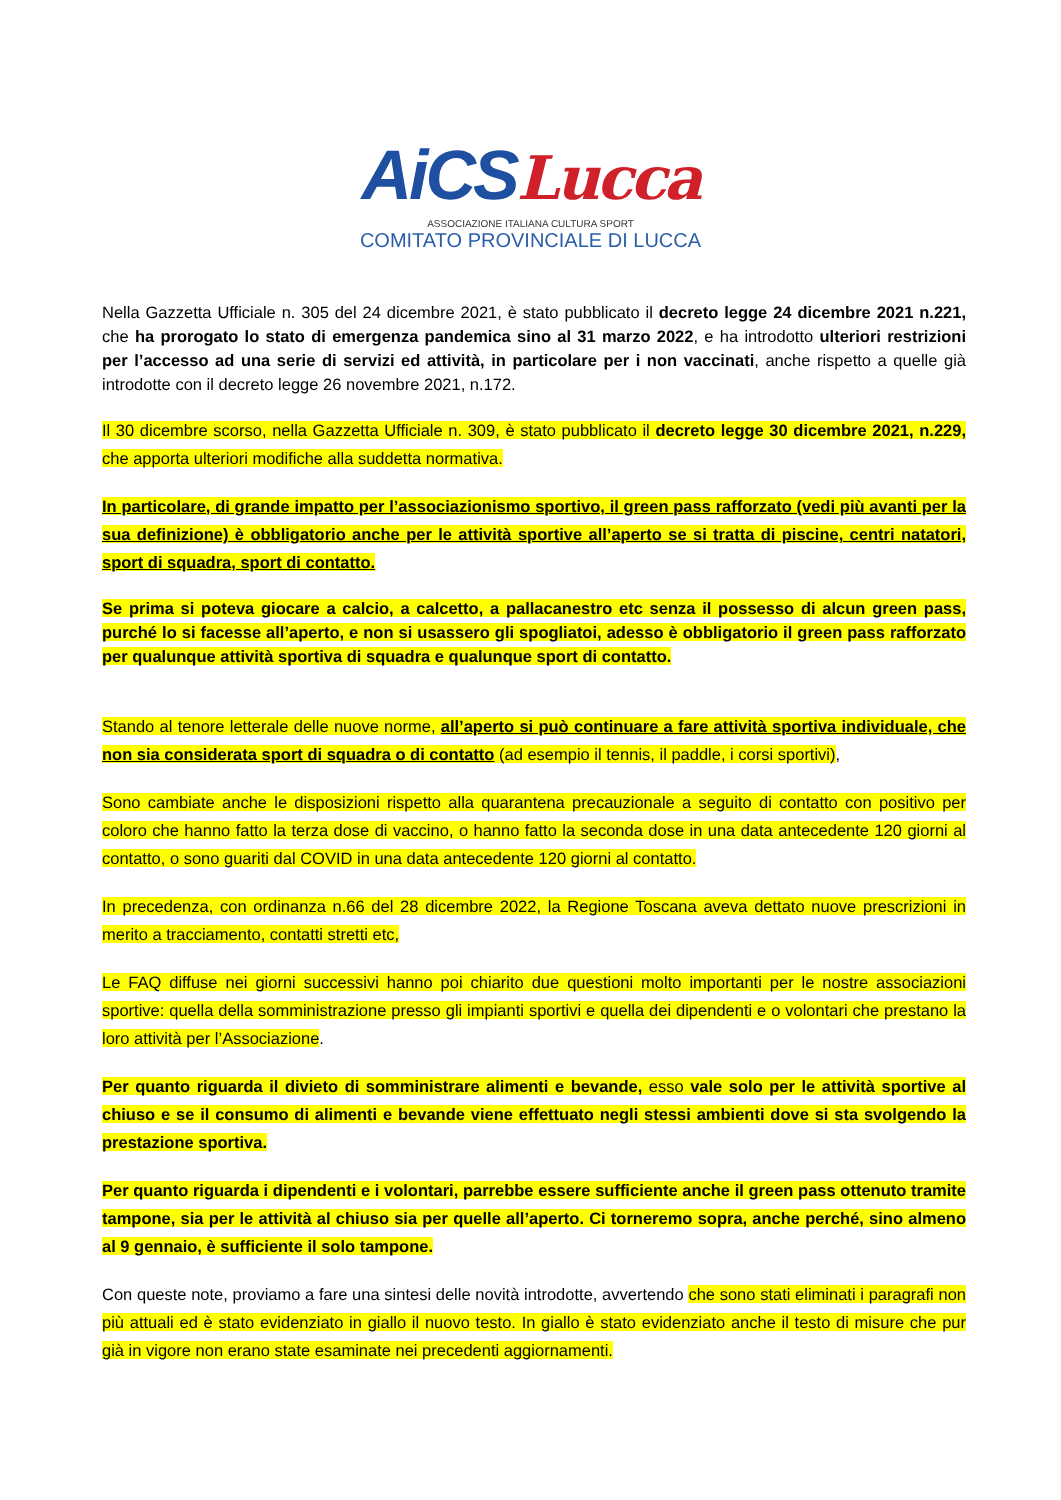AiCSLucca
ASSOCIAZIONE ITALIANA CULTURA SPORT
COMITATO PROVINCIALE DI LUCCA
Nella Gazzetta Ufficiale n. 305 del 24 dicembre 2021, è stato pubblicato il decreto legge 24 dicembre 2021 n.221, che ha prorogato lo stato di emergenza pandemica sino al 31 marzo 2022, e ha introdotto ulteriori restrizioni per l’accesso ad una serie di servizi ed attività, in particolare per i non vaccinati, anche rispetto a quelle già introdotte con il decreto legge 26 novembre 2021, n.172.
Il 30 dicembre scorso, nella Gazzetta Ufficiale n. 309, è stato pubblicato il decreto legge 30 dicembre 2021, n.229, che apporta ulteriori modifiche alla suddetta normativa.
In particolare, di grande impatto per l’associazionismo sportivo, il green pass rafforzato (vedi più avanti per la sua definizione) è obbligatorio anche per le attività sportive all’aperto se si tratta di piscine, centri natatori, sport di squadra, sport di contatto.
Se prima si poteva giocare a calcio, a calcetto, a pallacanestro etc senza il possesso di alcun green pass, purché lo si facesse all’aperto, e non si usassero gli spogliatoi, adesso è obbligatorio il green pass rafforzato per qualunque attività sportiva di squadra e qualunque sport di contatto.
Stando al tenore letterale delle nuove norme, all’aperto si può continuare a fare attività sportiva individuale, che non sia considerata sport di squadra o di contatto (ad esempio il tennis, il paddle, i corsi sportivi),
Sono cambiate anche le disposizioni rispetto alla quarantena precauzionale a seguito di contatto con positivo per coloro che hanno fatto la terza dose di vaccino, o hanno fatto la seconda dose in una data antecedente 120 giorni al contatto, o sono guariti dal COVID in una data antecedente 120 giorni al contatto.
In precedenza, con ordinanza n.66 del 28 dicembre 2022, la Regione Toscana aveva dettato nuove prescrizioni in merito a tracciamento, contatti stretti etc,
Le FAQ diffuse nei giorni successivi hanno poi chiarito due questioni molto importanti per le nostre associazioni sportive: quella della somministrazione presso gli impianti sportivi e quella dei dipendenti e o volontari che prestano la loro attività per l’Associazione.
Per quanto riguarda il divieto di somministrare alimenti e bevande, esso vale solo per le attività sportive al chiuso e se il consumo di alimenti e bevande viene effettuato negli stessi ambienti dove si sta svolgendo la prestazione sportiva.
Per quanto riguarda i dipendenti e i volontari, parrebbe essere sufficiente anche il green pass ottenuto tramite tampone, sia per le attività al chiuso sia per quelle all’aperto. Ci torneremo sopra, anche perché, sino almeno al 9 gennaio, è sufficiente il solo tampone.
Con queste note, proviamo a fare una sintesi delle novità introdotte, avvertendo che sono stati eliminati i paragrafi non più attuali ed è stato evidenziato in giallo il nuovo testo. In giallo è stato evidenziato anche il testo di misure che pur già in vigore non erano state esaminate nei precedenti aggiornamenti.